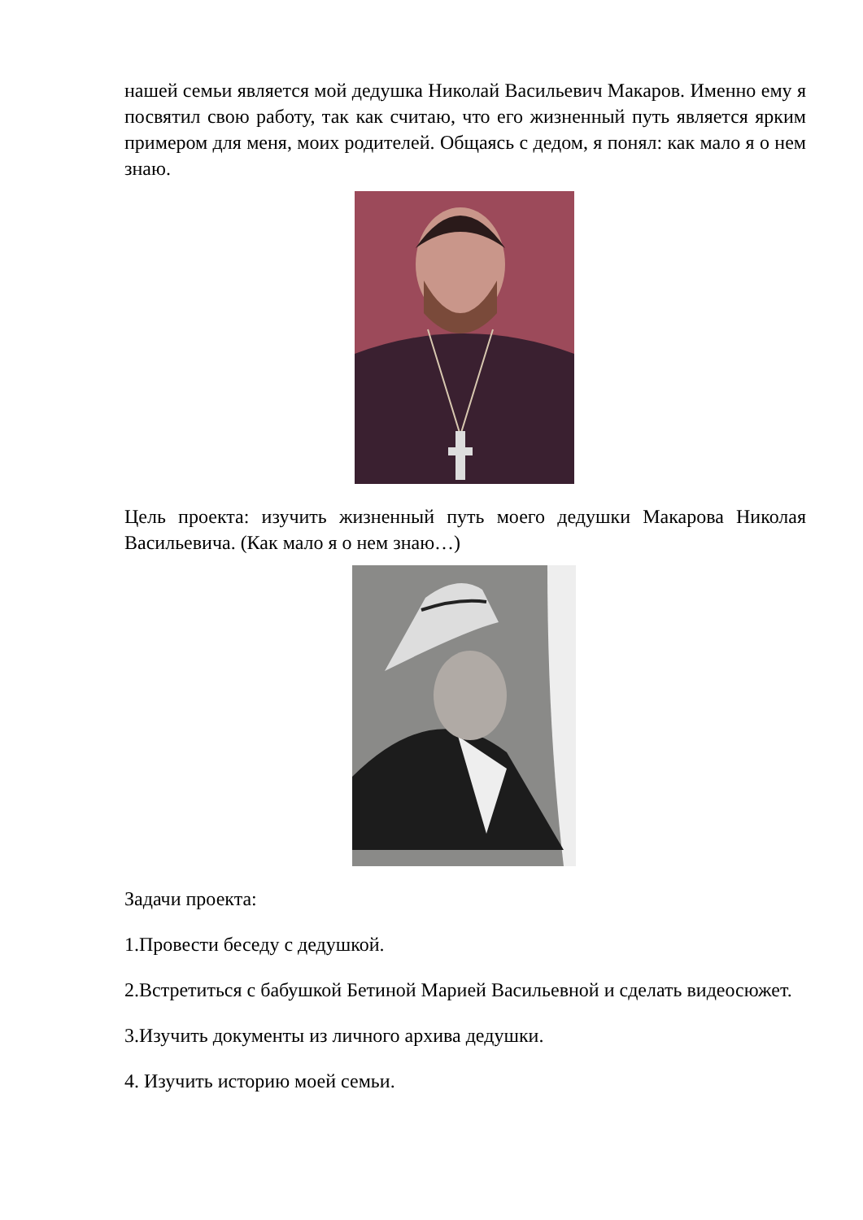нашей семьи является мой дедушка Николай Васильевич Макаров. Именно ему я посвятил свою работу, так как считаю, что его жизненный путь является ярким примером для меня, моих родителей. Общаясь с дедом, я понял: как мало я о нем знаю.
Цель проекта: изучить жизненный путь моего дедушки Макарова Николая Васильевича. (Как мало я о нем знаю…)
Задачи проекта:
1.Провести беседу с дедушкой.
2.Встретиться с бабушкой Бетиной Марией Васильевной и сделать видеосюжет.
3.Изучить документы из личного архива дедушки.
4. Изучить историю моей семьи.